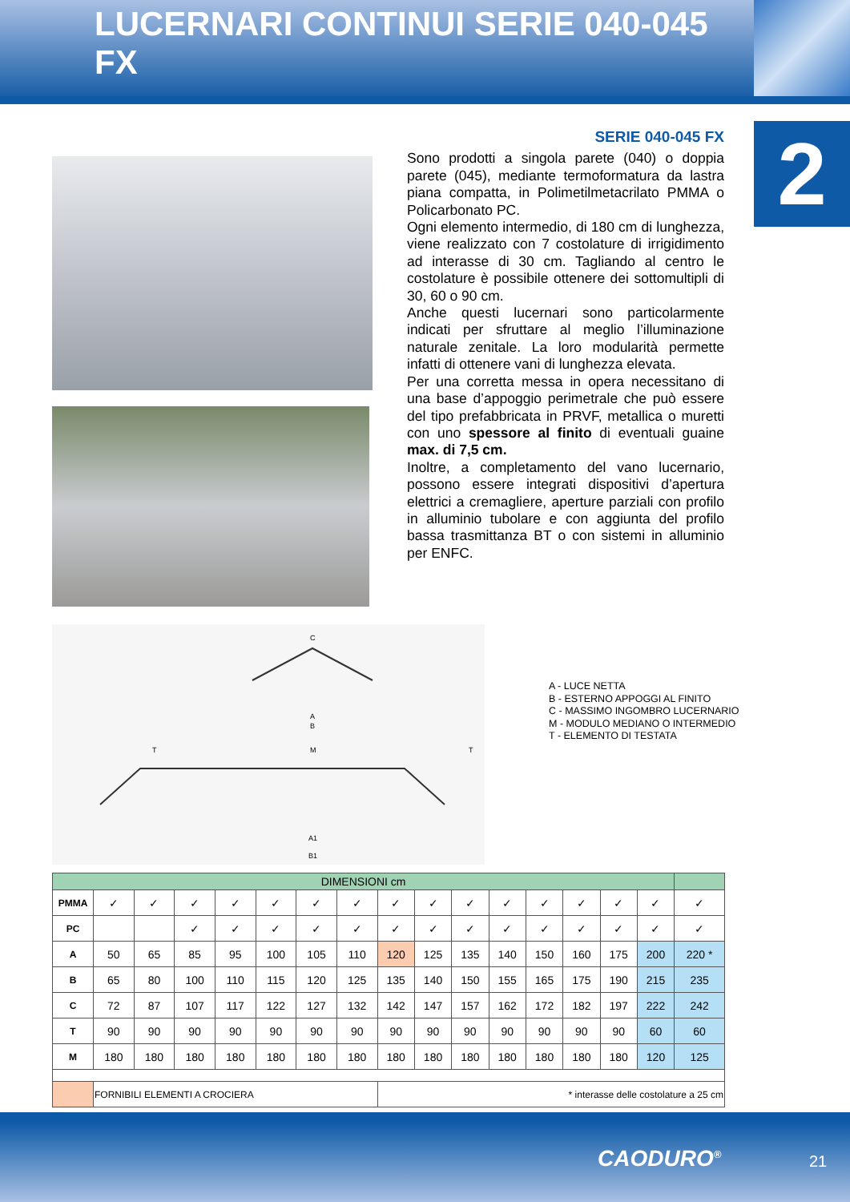LUCERNARI CONTINUI SERIE 040-045 FX
2
SERIE 040-045 FX
Sono prodotti a singola parete (040) o doppia parete (045), mediante termoformatura da lastra piana compatta, in Polimetilmetacrilato PMMA o Policarbonato PC.
Ogni elemento intermedio, di 180 cm di lunghezza, viene realizzato con 7 costolature di irrigidimento ad interasse di 30 cm. Tagliando al centro le costolature è possibile ottenere dei sottomultipli di 30, 60 o 90 cm.
Anche questi lucernari sono particolarmente indicati per sfruttare al meglio l’illuminazione naturale zenitale. La loro modularità permette infatti di ottenere vani di lunghezza elevata.
Per una corretta messa in opera necessitano di una base d’appoggio perimetrale che può essere del tipo prefabbricata in PRVF, metallica o muretti con uno spessore al finito di eventuali guaine max. di 7,5 cm.
Inoltre, a completamento del vano lucernario, possono essere integrati dispositivi d’apertura elettrici a cremagliere, aperture parziali con profilo in alluminio tubolare e con aggiunta del profilo bassa trasmittanza BT o con sistemi in alluminio per ENFC.
C
A
B
T
M
T
A1
B1
A - LUCE NETTA
B - ESTERNO APPOGGI AL FINITO
C - MASSIMO INGOMBRO LUCERNARIO
M - MODULO MEDIANO O INTERMEDIO
T - ELEMENTO DI TESTATA
| DIMENSIONI cm | | | | | | | | | | | | | | | | |
| --- | --- | --- | --- | --- | --- | --- | --- | --- | --- | --- | --- | --- | --- | --- | --- | --- |
| PMMA | ✓ | ✓ | ✓ | ✓ | ✓ | ✓ | ✓ | ✓ | ✓ | ✓ | ✓ | ✓ | ✓ | ✓ | ✓ | ✓ |
| PC | | | ✓ | ✓ | ✓ | ✓ | ✓ | ✓ | ✓ | ✓ | ✓ | ✓ | ✓ | ✓ | ✓ | ✓ |
| A | 50 | 65 | 85 | 95 | 100 | 105 | 110 | 120 | 125 | 135 | 140 | 150 | 160 | 175 | 200 | 220 * |
| B | 65 | 80 | 100 | 110 | 115 | 120 | 125 | 135 | 140 | 150 | 155 | 165 | 175 | 190 | 215 | 235 |
| C | 72 | 87 | 107 | 117 | 122 | 127 | 132 | 142 | 147 | 157 | 162 | 172 | 182 | 197 | 222 | 242 |
| T | 90 | 90 | 90 | 90 | 90 | 90 | 90 | 90 | 90 | 90 | 90 | 90 | 90 | 90 | 60 | 60 |
| M | 180 | 180 | 180 | 180 | 180 | 180 | 180 | 180 | 180 | 180 | 180 | 180 | 180 | 180 | 120 | 125 |
| | FORNIBILI ELEMENTI A CROCIERA | | | | | | | * interasse delle costolature a 25 cm | | | | | | | | |
CAODURO<sup>®</sup> 21